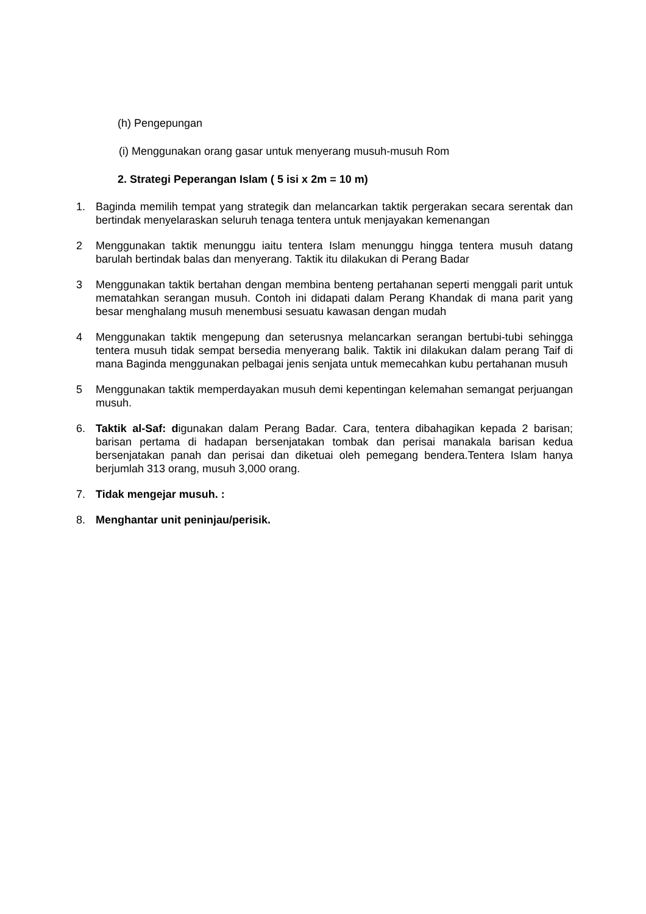(h) Pengepungan
(i) Menggunakan orang gasar untuk menyerang musuh-musuh Rom
2. Strategi Peperangan Islam ( 5 isi x 2m = 10 m)
1. Baginda memilih tempat yang strategik dan melancarkan taktik pergerakan secara serentak dan bertindak menyelaraskan seluruh tenaga tentera untuk menjayakan kemenangan
2 Menggunakan taktik menunggu iaitu tentera Islam menunggu hingga tentera musuh datang barulah bertindak balas dan menyerang. Taktik itu dilakukan di Perang Badar
3 Menggunakan taktik bertahan dengan membina benteng pertahanan seperti menggali parit untuk mematahkan serangan musuh. Contoh ini didapati dalam Perang Khandak di mana parit yang besar menghalang musuh menembusi sesuatu kawasan dengan mudah
4 Menggunakan taktik mengepung dan seterusnya melancarkan serangan bertubi-tubi sehingga tentera musuh tidak sempat bersedia menyerang balik. Taktik ini dilakukan dalam perang Taif di mana Baginda menggunakan pelbagai jenis senjata untuk memecahkan kubu pertahanan musuh
5 Menggunakan taktik memperdayakan musuh demi kepentingan kelemahan semangat perjuangan musuh.
6. Taktik al-Saf: digunakan dalam Perang Badar. Cara, tentera dibahagikan kepada 2 barisan; barisan pertama di hadapan bersenjatakan tombak dan perisai manakala barisan kedua bersenjatakan panah dan perisai dan diketuai oleh pemegang bendera.Tentera Islam hanya berjumlah 313 orang, musuh 3,000 orang.
7. Tidak mengejar musuh. :
8. Menghantar unit peninjau/perisik.